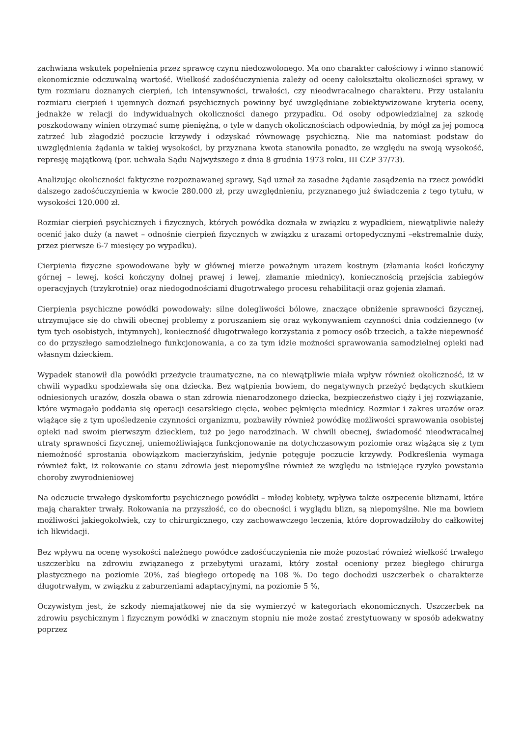zachwiana wskutek popełnienia przez sprawcę czynu niedozwolonego. Ma ono charakter całościowy i winno stanowić ekonomicznie odczuwalną wartość. Wielkość zadośćuczynienia zależy od oceny całokształtu okoliczności sprawy, w tym rozmiaru doznanych cierpień, ich intensywności, trwałości, czy nieodwracalnego charakteru. Przy ustalaniu rozmiaru cierpień i ujemnych doznań psychicznych powinny być uwzględniane zobiektywizowane kryteria oceny, jednakże w relacji do indywidualnych okoliczności danego przypadku. Od osoby odpowiedzialnej za szkodę poszkodowany winien otrzymać sumę pieniężną, o tyle w danych okolicznościach odpowiednią, by mógł za jej pomocą zatrzeć lub złagodzić poczucie krzywdy i odzyskać równowagę psychiczną. Nie ma natomiast podstaw do uwzględnienia żądania w takiej wysokości, by przyznana kwota stanowiła ponadto, ze względu na swoją wysokość, represję majątkową (por. uchwała Sądu Najwyższego z dnia 8 grudnia 1973 roku, III CZP 37/73).
Analizując okoliczności faktyczne rozpoznawanej sprawy, Sąd uznał za zasadne żądanie zasądzenia na rzecz powódki dalszego zadośćuczynienia w kwocie 280.000 zł, przy uwzględnieniu, przyznanego już świadczenia z tego tytułu, w wysokości 120.000 zł.
Rozmiar cierpień psychicznych i fizycznych, których powódka doznała w związku z wypadkiem, niewątpliwie należy ocenić jako duży (a nawet – odnośnie cierpień fizycznych w związku z urazami ortopedycznymi –ekstremalnie duży, przez pierwsze 6-7 miesięcy po wypadku).
Cierpienia fizyczne spowodowane były w głównej mierze poważnym urazem kostnym (złamania kości kończyny górnej – lewej, kości kończyny dolnej prawej i lewej, złamanie miednicy), koniecznością przejścia zabiegów operacyjnych (trzykrotnie) oraz niedogodnościami długotrwałego procesu rehabilitacji oraz gojenia złamań.
Cierpienia psychiczne powódki powodowały: silne dolegliwości bólowe, znaczące obniżenie sprawności fizycznej, utrzymujące się do chwili obecnej problemy z poruszaniem się oraz wykonywaniem czynności dnia codziennego (w tym tych osobistych, intymnych), konieczność długotrwałego korzystania z pomocy osób trzecich, a także niepewność co do przyszłego samodzielnego funkcjonowania, a co za tym idzie możności sprawowania samodzielnej opieki nad własnym dzieckiem.
Wypadek stanowił dla powódki przeżycie traumatyczne, na co niewątpliwie miała wpływ również okoliczność, iż w chwili wypadku spodziewała się ona dziecka. Bez wątpienia bowiem, do negatywnych przeżyć będących skutkiem odniesionych urazów, doszła obawa o stan zdrowia nienarodzonego dziecka, bezpieczeństwo ciąży i jej rozwiązanie, które wymagało poddania się operacji cesarskiego cięcia, wobec pęknięcia miednicy. Rozmiar i zakres urazów oraz wiążące się z tym upośledzenie czynności organizmu, pozbawiły również powódkę możliwości sprawowania osobistej opieki nad swoim pierwszym dzieckiem, tuż po jego narodzinach. W chwili obecnej, świadomość nieodwracalnej utraty sprawności fizycznej, uniemożliwiająca funkcjonowanie na dotychczasowym poziomie oraz wiążąca się z tym niemożność sprostania obowiązkom macierzyńskim, jedynie potęguje poczucie krzywdy. Podkreślenia wymaga również fakt, iż rokowanie co stanu zdrowia jest niepomyślne również ze względu na istniejące ryzyko powstania choroby zwyrodnieniowej
Na odczucie trwałego dyskomfortu psychicznego powódki – młodej kobiety, wpływa także oszpecenie bliznami, które mają charakter trwały. Rokowania na przyszłość, co do obecności i wyglądu blizn, są niepomyślne. Nie ma bowiem możliwości jakiegokolwiek, czy to chirurgicznego, czy zachowawczego leczenia, które doprowadziłoby do całkowitej ich likwidacji.
Bez wpływu na ocenę wysokości należnego powódce zadośćuczynienia nie może pozostać również wielkość trwałego uszczerbku na zdrowiu związanego z przebytymi urazami, który został oceniony przez biegłego chirurga plastycznego na poziomie 20%, zaś biegłego ortopedę na 108 %. Do tego dochodzi uszczerbek o charakterze długotrwałym, w związku z zaburzeniami adaptacyjnymi, na poziomie 5 %,
Oczywistym jest, że szkody niemajątkowej nie da się wymierzyć w kategoriach ekonomicznych. Uszczerbek na zdrowiu psychicznym i fizycznym powódki w znacznym stopniu nie może zostać zrestytuowany w sposób adekwatny poprzez